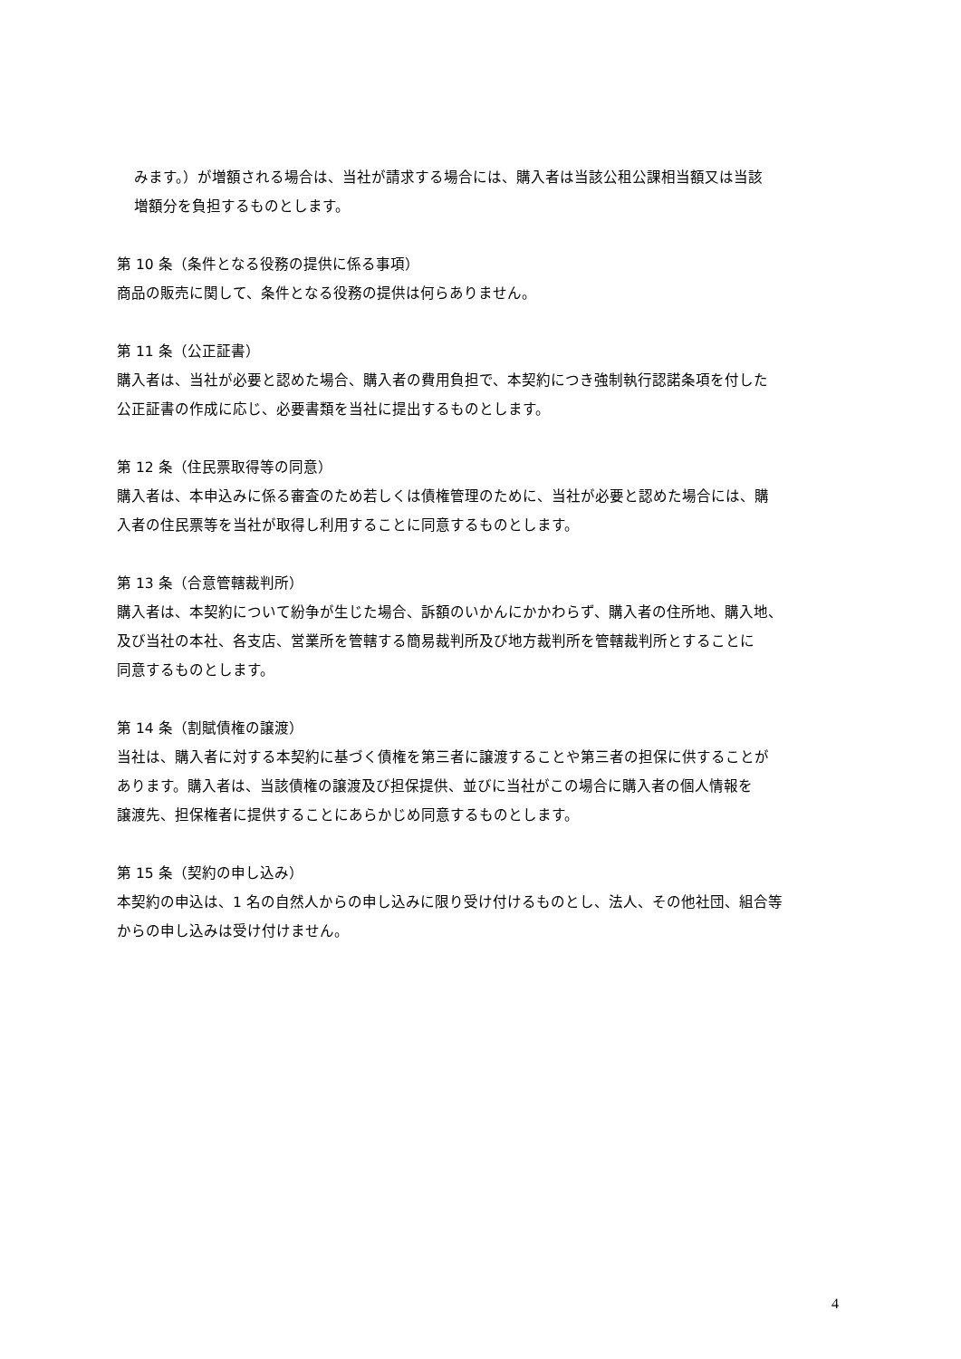みます。）が増額される場合は、当社が請求する場合には、購入者は当該公租公課相当額又は当該
増額分を負担するものとします。
第 10 条（条件となる役務の提供に係る事項）
商品の販売に関して、条件となる役務の提供は何らありません。
第 11 条（公正証書）
購入者は、当社が必要と認めた場合、購入者の費用負担で、本契約につき強制執行認諾条項を付した
公正証書の作成に応じ、必要書類を当社に提出するものとします。
第 12 条（住民票取得等の同意）
購入者は、本申込みに係る審査のため若しくは債権管理のために、当社が必要と認めた場合には、購
入者の住民票等を当社が取得し利用することに同意するものとします。
第 13 条（合意管轄裁判所）
購入者は、本契約について紛争が生じた場合、訴額のいかんにかかわらず、購入者の住所地、購入地、
及び当社の本社、各支店、営業所を管轄する簡易裁判所及び地方裁判所を管轄裁判所とすることに
同意するものとします。
第 14 条（割賦債権の譲渡）
当社は、購入者に対する本契約に基づく債権を第三者に譲渡することや第三者の担保に供することが
あります。購入者は、当該債権の譲渡及び担保提供、並びに当社がこの場合に購入者の個人情報を
譲渡先、担保権者に提供することにあらかじめ同意するものとします。
第 15 条（契約の申し込み）
本契約の申込は、1 名の自然人からの申し込みに限り受け付けるものとし、法人、その他社団、組合等
からの申し込みは受け付けません。
4